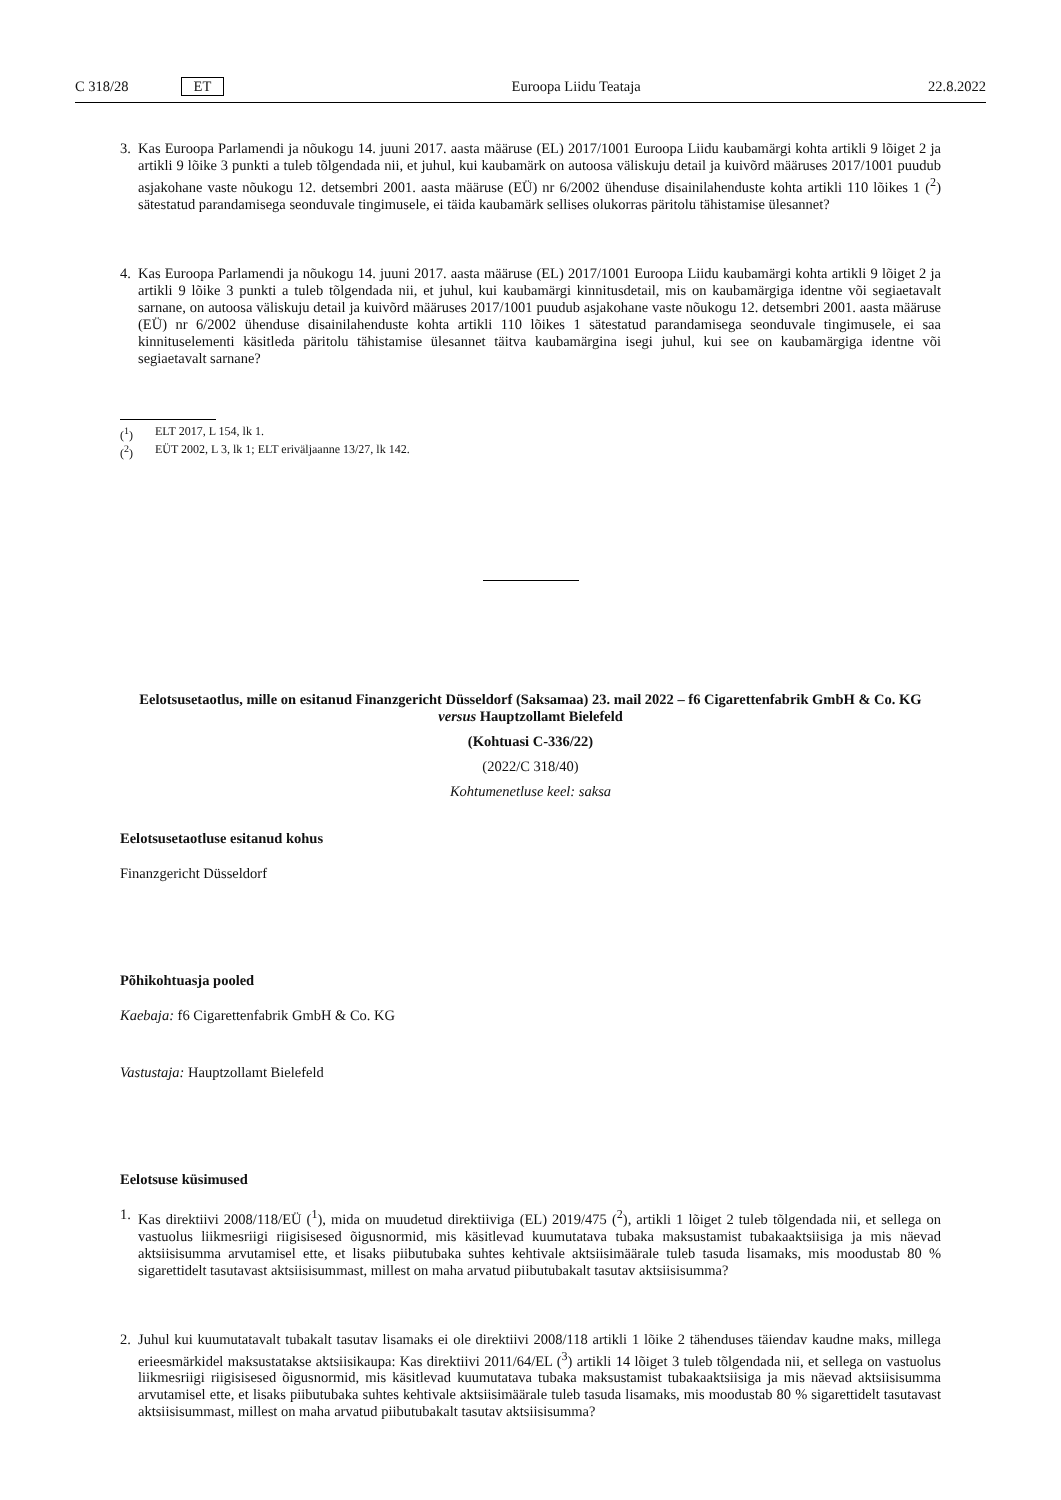C 318/28 ET Euroopa Liidu Teataja 22.8.2022
3. Kas Euroopa Parlamendi ja nõukogu 14. juuni 2017. aasta määruse (EL) 2017/1001 Euroopa Liidu kaubamärgi kohta artikli 9 lõiget 2 ja artikli 9 lõike 3 punkti a tuleb tõlgendada nii, et juhul, kui kaubamärk on autoosa väliskuju detail ja kuivõrd määruses 2017/1001 puudub asjakohane vaste nõukogu 12. detsembri 2001. aasta määruse (EÜ) nr 6/2002 ühenduse disainilahenduste kohta artikli 110 lõikes 1 (<sup>2</sup>) sätestatud parandamisega seonduvale tingimusele, ei täida kaubamärk sellises olukorras päritolu tähistamise ülesannet?
4. Kas Euroopa Parlamendi ja nõukogu 14. juuni 2017. aasta määruse (EL) 2017/1001 Euroopa Liidu kaubamärgi kohta artikli 9 lõiget 2 ja artikli 9 lõike 3 punkti a tuleb tõlgendada nii, et juhul, kui kaubamärgi kinnitusdetail, mis on kaubamärgiga identne või segiaetavalt sarnane, on autoosa väliskuju detail ja kuivõrd määruses 2017/1001 puudub asjakohane vaste nõukogu 12. detsembri 2001. aasta määruse (EÜ) nr 6/2002 ühenduse disainilahenduste kohta artikli 110 lõikes 1 sätestatud parandamisega seonduvale tingimusele, ei saa kinnituselementi käsitleda päritolu tähistamise ülesannet täitva kaubamärgina isegi juhul, kui see on kaubamärgiga identne või segiaetavalt sarnane?
(<sup>1</sup>) ELT 2017, L 154, lk 1.
(<sup>2</sup>) EÜT 2002, L 3, lk 1; ELT eriväljaanne 13/27, lk 142.
Eelotsusetaotlus, mille on esitanud Finanzgericht Düsseldorf (Saksamaa) 23. mail 2022 – f6 Cigarettenfabrik GmbH & Co. KG versus Hauptzollamt Bielefeld
(Kohtuasi C-336/22)
(2022/C 318/40)
Kohtumenetluse keel: saksa
Eelotsusetaotluse esitanud kohus
Finanzgericht Düsseldorf
Põhikohtuasja pooled
Kaebaja: f6 Cigarettenfabrik GmbH & Co. KG
Vastustaja: Hauptzollamt Bielefeld
Eelotsuse küsimused
1. Kas direktiivi 2008/118/EÜ (<sup>1</sup>), mida on muudetud direktiiviga (EL) 2019/475 (<sup>2</sup>), artikli 1 lõiget 2 tuleb tõlgendada nii, et sellega on vastuolus liikmesriigi riigisisesed õigusnormid, mis käsitlevad kuumutatava tubaka maksustamist tubakaaktsiisiga ja mis näevad aktsiisisumma arvutamisel ette, et lisaks piibutubaka suhtes kehtivale aktsiisimäärale tuleb tasuda lisamaks, mis moodustab 80 % sigarettidelt tasutavast aktsiisisummast, millest on maha arvatud piibutubakalt tasutav aktsiisisumma?
2. Juhul kui kuumutatavalt tubakalt tasutav lisamaks ei ole direktiivi 2008/118 artikli 1 lõike 2 tähenduses täiendav kaudne maks, millega erieesmärkidel maksustatakse aktsiisikaupa: Kas direktiivi 2011/64/EL (<sup>3</sup>) artikli 14 lõiget 3 tuleb tõlgendada nii, et sellega on vastuolus liikmesriigi riigisisesed õigusnormid, mis käsitlevad kuumutatava tubaka maksustamist tubakaaktsiisiga ja mis näevad aktsiisisumma arvutamisel ette, et lisaks piibutubaka suhtes kehtivale aktsiisimäärale tuleb tasuda lisamaks, mis moodustab 80 % sigarettidelt tasutavast aktsiisisummast, millest on maha arvatud piibutubakalt tasutav aktsiisisumma?